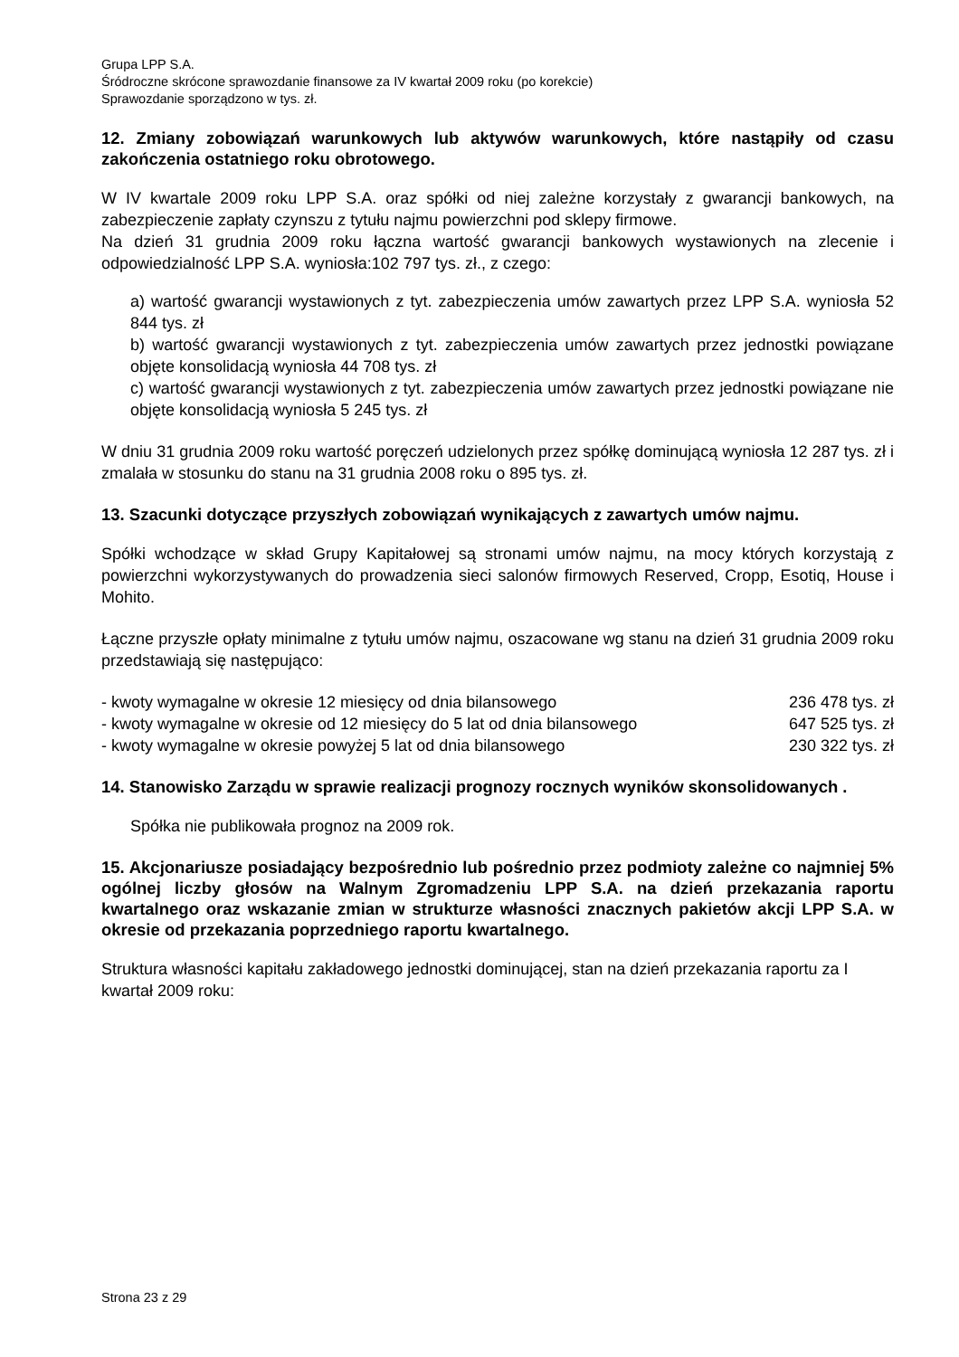Grupa LPP S.A.
Śródroczne skrócone sprawozdanie finansowe za IV kwartał 2009 roku (po korekcie)
Sprawozdanie sporządzono w tys. zł.
12. Zmiany zobowiązań warunkowych lub aktywów warunkowych, które nastąpiły od czasu zakończenia ostatniego roku obrotowego.
W IV kwartale 2009 roku LPP S.A. oraz spółki od niej zależne korzystały z gwarancji bankowych, na zabezpieczenie zapłaty czynszu z tytułu najmu powierzchni pod sklepy firmowe.
Na dzień 31 grudnia 2009 roku łączna wartość gwarancji bankowych wystawionych na zlecenie i odpowiedzialność LPP S.A. wyniosła:102 797 tys. zł., z czego:
a) wartość gwarancji wystawionych z tyt. zabezpieczenia umów zawartych przez LPP S.A. wyniosła 52 844 tys. zł
b) wartość gwarancji wystawionych z tyt. zabezpieczenia umów zawartych przez jednostki powiązane objęte konsolidacją wyniosła 44 708 tys. zł
c) wartość gwarancji wystawionych z tyt. zabezpieczenia umów zawartych przez jednostki powiązane nie objęte konsolidacją wyniosła 5 245 tys. zł
W dniu 31 grudnia 2009 roku wartość poręczeń udzielonych przez spółkę dominującą wyniosła 12 287 tys. zł i zmalała w stosunku do stanu na 31 grudnia 2008 roku o 895 tys. zł.
13. Szacunki dotyczące przyszłych zobowiązań wynikających z zawartych umów najmu.
Spółki wchodzące w skład Grupy Kapitałowej są stronami umów najmu, na mocy których korzystają z powierzchni wykorzystywanych do prowadzenia sieci salonów firmowych Reserved, Cropp, Esotiq, House i Mohito.
Łączne przyszłe opłaty minimalne z tytułu umów najmu, oszacowane wg stanu na dzień 31 grudnia 2009 roku przedstawiają się następująco:
- kwoty wymagalne w okresie 12 miesięcy od dnia bilansowego 236 478 tys. zł
- kwoty wymagalne w okresie od 12 miesięcy do 5 lat od dnia bilansowego 647 525 tys. zł
- kwoty wymagalne w okresie powyżej 5 lat od dnia bilansowego 230 322 tys. zł
14. Stanowisko Zarządu w sprawie realizacji prognozy rocznych wyników skonsolidowanych .
Spółka nie publikowała prognoz na 2009 rok.
15. Akcjonariusze posiadający bezpośrednio lub pośrednio przez podmioty zależne co najmniej 5% ogólnej liczby głosów na Walnym Zgromadzeniu LPP S.A. na dzień przekazania raportu kwartalnego oraz wskazanie zmian w strukturze własności znacznych pakietów akcji LPP S.A. w okresie od przekazania poprzedniego raportu kwartalnego.
Struktura własności kapitału zakładowego jednostki dominującej, stan na dzień przekazania raportu za I kwartał 2009 roku:
Strona 23 z 29